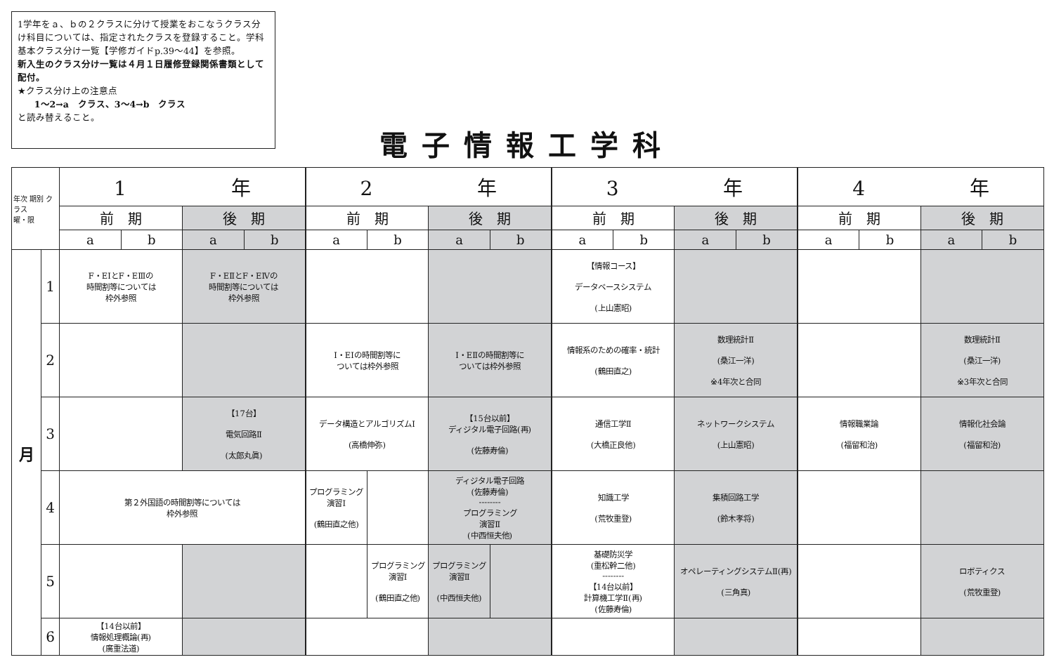1学年をａ、ｂの２クラスに分けて授業をおこなうクラス分け科目については、指定されたクラスを登録すること。学科基本クラス分け一覧【学修ガイドp.39〜44】を参照。
新入生のクラス分け一覧は４月１日履修登録関係書類として配付。
★クラス分け上の注意点
1〜2→a　クラス、3〜4→b　クラス
と読み替えること。
電子情報工学科
| 年次 期別 クラス 曜・限 | | 1 年 | | | | 2 年 | | | | 3 年 | | | | 4 年 | | | |
| --- | --- | --- | --- | --- | --- | --- | --- | --- | --- | --- | --- | --- | --- | --- | --- | --- | --- |
| | | 前 期 | | 後 期 | | 前 期 | | 後 期 | | 前 期 | | 後 期 | | 前 期 | | 後 期 | |
| | | a | b | a | b | a | b | a | b | a | b | a | b | a | b | a | b |
| 月 | 1 | F・EⅠとF・EⅢの 時間割等については 枠外参照 | | F・EⅡとF・EⅣの 時間割等については 枠外参照 | | | | | | 【情報コース】 データベースシステム (上山憲昭) | | | | | | | |
| | 2 | | | | | Ⅰ・EⅠの時間割等に ついては枠外参照 | | Ⅰ・EⅡの時間割等に ついては枠外参照 | | 情報系のための確率・統計 (鶴田直之) | | 数理統計Ⅱ (桑江一洋) ※4年次と合同 | | | | 数理統計Ⅱ (桑江一洋) ※3年次と合同 | |
| | 3 | | | 【17台】 電気回路Ⅱ (太郎丸眞) | | データ構造とアルゴリズムⅠ (高橋伸弥) | | 【15台以前】 ディジタル電子回路(再) (佐藤寿倫) | | 通信工学Ⅱ (大橋正良他) | | ネットワークシステム (上山憲昭) | | 情報職業論 (福留和治) | | 情報化社会論 (福留和治) | |
| | 4 | 第２外国語の時間割等については 枠外参照 | | | | プログラミング 演習Ⅰ (鶴田直之他) | | ディジタル電子回路 (佐藤寿倫) -------- プログラミング 演習Ⅱ (中西恒夫他) | | 知識工学 (荒牧重登) | | 集積回路工学 (鈴木孝将) | | | | | |
| | 5 | | | | | | プログラミング 演習Ⅰ (鶴田直之他) | プログラミング 演習Ⅱ (中西恒夫他) | | 基礎防災学 (重松幹二他) -------- 【14台以前】 計算機工学Ⅱ(再) (佐藤寿倫) | | オペレーティングシステムⅡ(再) (三角真) | | | | ロボティクス (荒牧重登) | |
| | 6 | 【14台以前】 情報処理概論(再) (廣重法道) | | | | | | | | | | | | | | | |